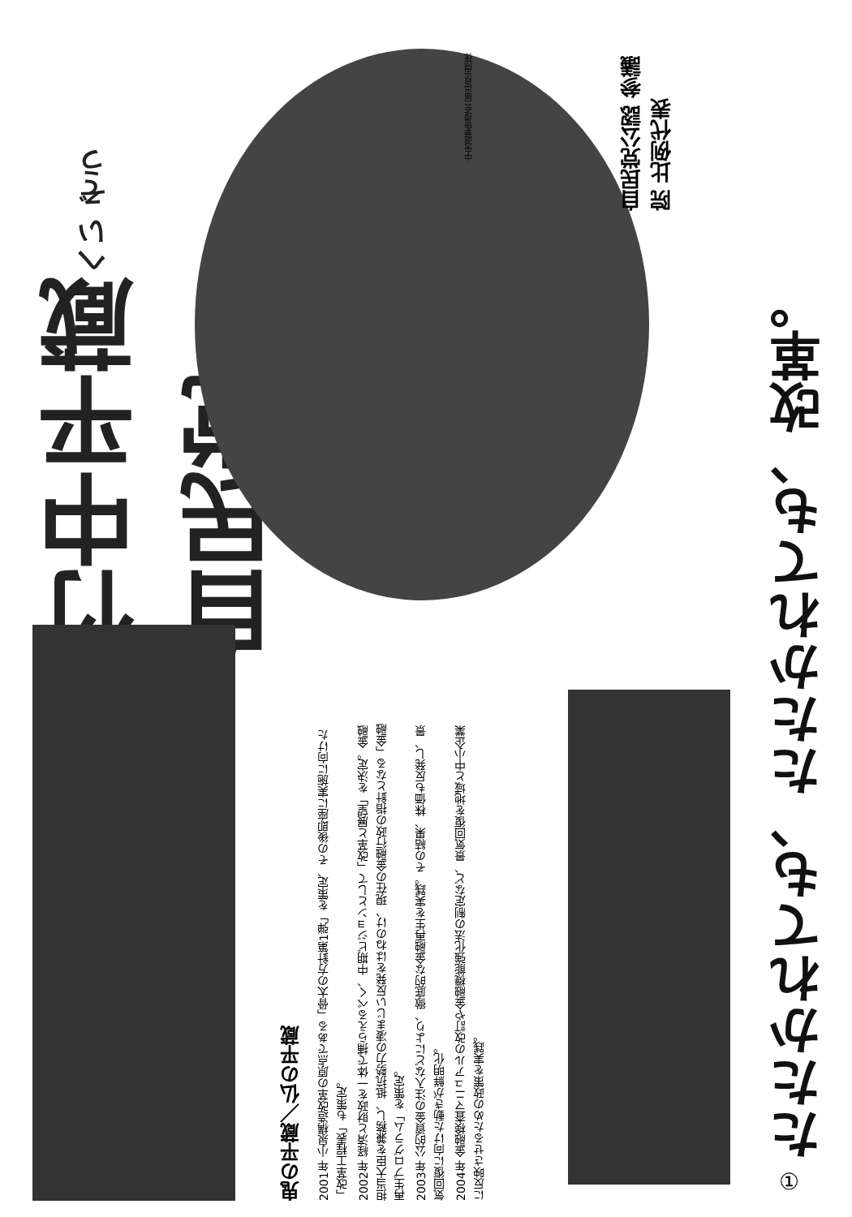竹中平蔵へい ぞう 自民党
自民党公認 参議院 比例代表
中央選挙管理会 届出政治団体
鬼の平蔵／仏の平蔵
2001年 小泉構造改革の原点である「骨太の方針第1弾」を策定、その後即座に実施に向けた「改革工程表」も策定。
2002年 経済と財政を一体で捕らえるべく、中期ビジョンとして「改革と展望」を決定。金融担当大臣を兼務し、抵抗勢力の凄まじい反発をはねのけ、現在の金融行政の指針となる「金融再生プログラム」を策定。
2003年 公的資金の注入などにより、徹底的な金融再生を実践。その結果、株価も反発し、景気回復に向けた動きが鮮明化。
2004年 金融検査マニュアルの改訂や金融機能強化法の制定など、景気回復を地域と中小企業に反映させるための政策を実践。
たたかれても、たたかれても、改革。
①